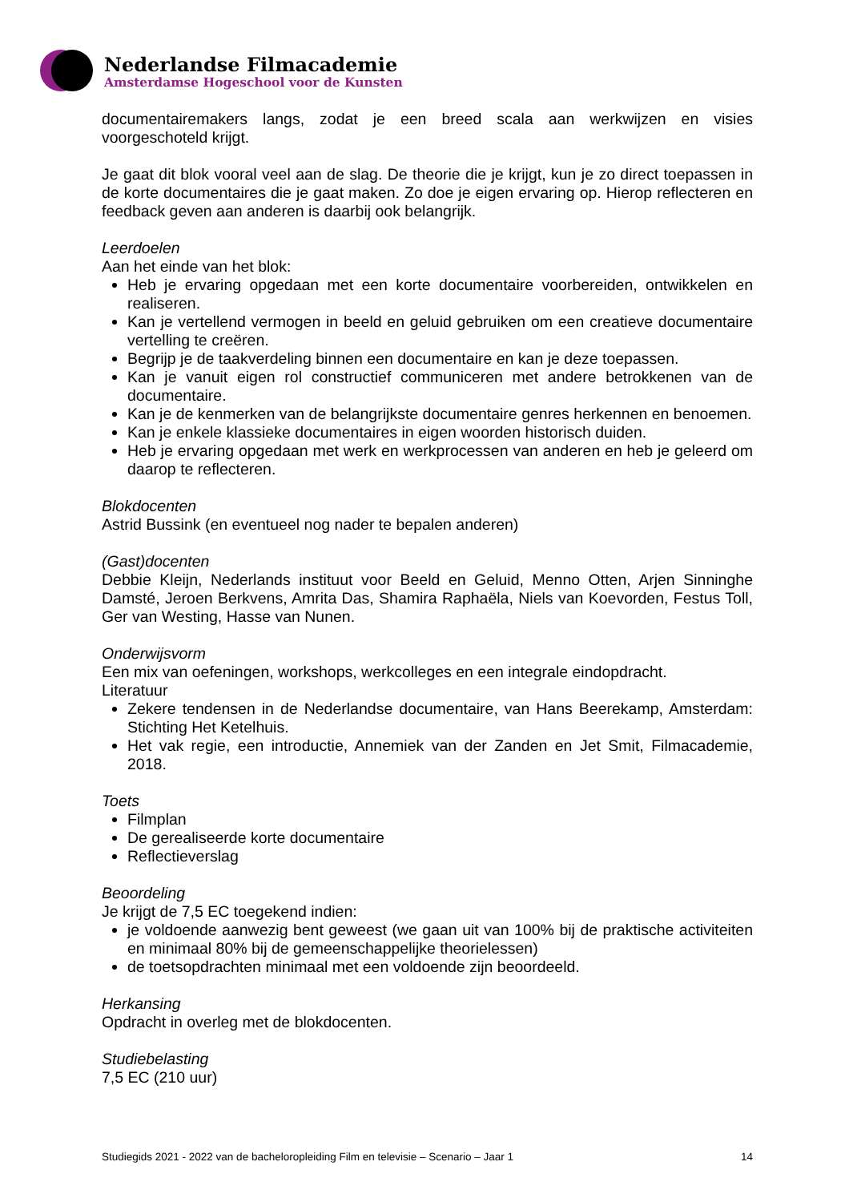Nederlandse Filmacademie
Amsterdamse Hogeschool voor de Kunsten
documentairemakers langs, zodat je een breed scala aan werkwijzen en visies voorgeschoteld krijgt.
Je gaat dit blok vooral veel aan de slag. De theorie die je krijgt, kun je zo direct toepassen in de korte documentaires die je gaat maken. Zo doe je eigen ervaring op. Hierop reflecteren en feedback geven aan anderen is daarbij ook belangrijk.
Leerdoelen
Aan het einde van het blok:
Heb je ervaring opgedaan met een korte documentaire voorbereiden, ontwikkelen en realiseren.
Kan je vertellend vermogen in beeld en geluid gebruiken om een creatieve documentaire vertelling te creëren.
Begrijp je de taakverdeling binnen een documentaire en kan je deze toepassen.
Kan je vanuit eigen rol constructief communiceren met andere betrokkenen van de documentaire.
Kan je de kenmerken van de belangrijkste documentaire genres herkennen en benoemen.
Kan je enkele klassieke documentaires in eigen woorden historisch duiden.
Heb je ervaring opgedaan met werk en werkprocessen van anderen en heb je geleerd om daarop te reflecteren.
Blokdocenten
Astrid Bussink (en eventueel nog nader te bepalen anderen)
(Gast)docenten
Debbie Kleijn, Nederlands instituut voor Beeld en Geluid, Menno Otten, Arjen Sinninghe Damsté, Jeroen Berkvens, Amrita Das, Shamira Raphaëla, Niels van Koevorden, Festus Toll, Ger van Westing, Hasse van Nunen.
Onderwijsvorm
Een mix van oefeningen, workshops, werkcolleges en een integrale eindopdracht.
Literatuur
Zekere tendensen in de Nederlandse documentaire, van Hans Beerekamp, Amsterdam: Stichting Het Ketelhuis.
Het vak regie, een introductie, Annemiek van der Zanden en Jet Smit, Filmacademie, 2018.
Toets
Filmplan
De gerealiseerde korte documentaire
Reflectieverslag
Beoordeling
Je krijgt de 7,5 EC toegekend indien:
je voldoende aanwezig bent geweest (we gaan uit van 100% bij de praktische activiteiten en minimaal 80% bij de gemeenschappelijke theorielessen)
de toetsopdrachten minimaal met een voldoende zijn beoordeeld.
Herkansing
Opdracht in overleg met de blokdocenten.
Studiebelasting
7,5 EC (210 uur)
Studiegids 2021 - 2022 van de bacheloropleiding Film en televisie – Scenario – Jaar 1 14